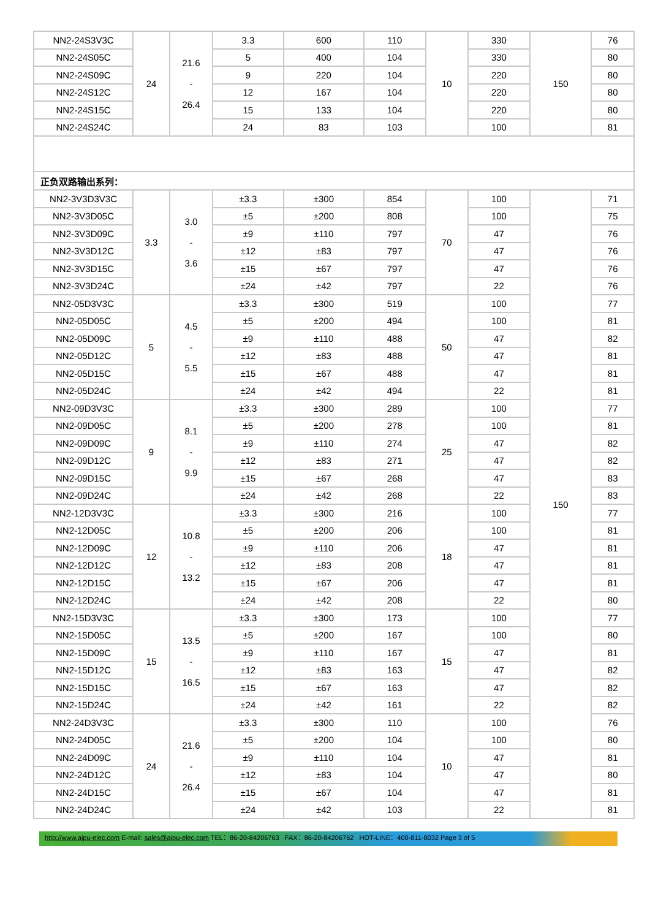| NN2-24S3V3C | 24 | 21.6 - 26.4 | 3.3 | 600 | 110 | 10 | 330 | 150 | 76 |
| NN2-24S05C | | | 5 | 400 | 104 | | 330 | | 80 |
| NN2-24S09C | | | 9 | 220 | 104 | | 220 | | 80 |
| NN2-24S12C | | | 12 | 167 | 104 | | 220 | | 80 |
| NN2-24S15C | | | 15 | 133 | 104 | | 220 | | 80 |
| NN2-24S24C | | | 24 | 83 | 103 | | 100 | | 81 |
| 正负双路输出系列： | | | | | | | | | |
| NN2-3V3D3V3C | 3.3 | 3.0 - 3.6 | ±3.3 | ±300 | 854 | 70 | 100 | 150 | 71 |
| NN2-3V3D05C | | | ±5 | ±200 | 808 | | 100 | | 75 |
| NN2-3V3D09C | | | ±9 | ±110 | 797 | | 47 | | 76 |
| NN2-3V3D12C | | | ±12 | ±83 | 797 | | 47 | | 76 |
| NN2-3V3D15C | | | ±15 | ±67 | 797 | | 47 | | 76 |
| NN2-3V3D24C | | | ±24 | ±42 | 797 | | 22 | | 76 |
| NN2-05D3V3C | 5 | 4.5 - 5.5 | ±3.3 | ±300 | 519 | 50 | 100 | | 77 |
| NN2-05D05C | | | ±5 | ±200 | 494 | | 100 | | 81 |
| NN2-05D09C | | | ±9 | ±110 | 488 | | 47 | | 82 |
| NN2-05D12C | | | ±12 | ±83 | 488 | | 47 | | 81 |
| NN2-05D15C | | | ±15 | ±67 | 488 | | 47 | | 81 |
| NN2-05D24C | | | ±24 | ±42 | 494 | | 22 | | 81 |
| NN2-09D3V3C | 9 | 8.1 - 9.9 | ±3.3 | ±300 | 289 | 25 | 100 | | 77 |
| NN2-09D05C | | | ±5 | ±200 | 278 | | 100 | | 81 |
| NN2-09D09C | | | ±9 | ±110 | 274 | | 47 | | 82 |
| NN2-09D12C | | | ±12 | ±83 | 271 | | 47 | | 82 |
| NN2-09D15C | | | ±15 | ±67 | 268 | | 47 | | 83 |
| NN2-09D24C | | | ±24 | ±42 | 268 | | 22 | | 83 |
| NN2-12D3V3C | 12 | 10.8 - 13.2 | ±3.3 | ±300 | 216 | 18 | 100 | | 77 |
| NN2-12D05C | | | ±5 | ±200 | 206 | | 100 | | 81 |
| NN2-12D09C | | | ±9 | ±110 | 206 | | 47 | | 81 |
| NN2-12D12C | | | ±12 | ±83 | 208 | | 47 | | 81 |
| NN2-12D15C | | | ±15 | ±67 | 206 | | 47 | | 81 |
| NN2-12D24C | | | ±24 | ±42 | 208 | | 22 | | 80 |
| NN2-15D3V3C | 15 | 13.5 - 16.5 | ±3.3 | ±300 | 173 | 15 | 100 | | 77 |
| NN2-15D05C | | | ±5 | ±200 | 167 | | 100 | | 80 |
| NN2-15D09C | | | ±9 | ±110 | 167 | | 47 | | 81 |
| NN2-15D12C | | | ±12 | ±83 | 163 | | 47 | | 82 |
| NN2-15D15C | | | ±15 | ±67 | 163 | | 47 | | 82 |
| NN2-15D24C | | | ±24 | ±42 | 161 | | 22 | | 82 |
| NN2-24D3V3C | 24 | 21.6 - 26.4 | ±3.3 | ±300 | 110 | 10 | 100 | | 76 |
| NN2-24D05C | | | ±5 | ±200 | 104 | | 100 | | 80 |
| NN2-24D09C | | | ±9 | ±110 | 104 | | 47 | | 81 |
| NN2-24D12C | | | ±12 | ±83 | 104 | | 47 | | 80 |
| NN2-24D15C | | | ±15 | ±67 | 104 | | 47 | | 81 |
| NN2-24D24C | | | ±24 | ±42 | 103 | | 22 | | 81 |
http://www.aipu-elec.com E-mail: sales@aipu-elec.com TEL：86-20-84206763 FAX：86-20-84206762 HOT-LINE：400-811-8032 Page 3 of 5